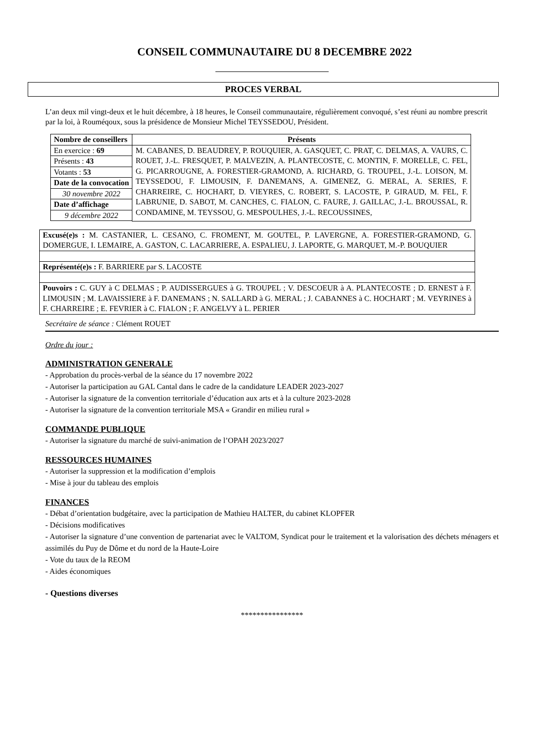CONSEIL COMMUNAUTAIRE DU 8 DECEMBRE 2022
PROCES VERBAL
L’an deux mil vingt-deux et le huit décembre, à 18 heures, le Conseil communautaire, régulièrement convoqué, s’est réuni au nombre prescrit par la loi, à Rouméqoux, sous la présidence de Monsieur Michel TEYSSEDOU, Président.
| Nombre de conseillers | Présents |
| --- | --- |
| En exercice : 69 | M. CABANES, D. BEAUDREY, P. ROUQUIER, A. GASQUET, C. PRAT, C. DELMAS, A. VAURS, C. ROUET, J.-L. FRESQUET, P. MALVEZIN, A. PLANTECOSTE, C. MONTIN, F. MORELLE, C. FEL, G. PICARROUGNE, A. FORESTIER-GRAMOND, A. RICHARD, G. TROUPEL, J.-L. LOISON, M. TEYSSEDOU, F. LIMOUSIN, F. DANEMANS, A. GIMENEZ, G. MERAL, A. SERIES, F. CHARREIRE, C. HOCHART, D. VIEYRES, C. ROBERT, S. LACOSTE, P. GIRAUD, M. FEL, F. LABRUNIE, D. SABOT, M. CANCHES, C. FIALON, C. FAURE, J. GAILLAC, J.-L. BROUSSAL, R. CONDAMINE, M. TEYSSOU, G. MESPOULHES, J.-L. RECOUSSINES, |
| Présents : 43 | |
| Votants : 53 | |
| Date de la convocation | |
| 30 novembre 2022 | |
| Date d’affichage | |
| 9 décembre 2022 | |
| Excusé(e)s : M. CASTANIER, L. CESANO, C. FROMENT, M. GOUTEL, P. LAVERGNE, A. FORESTIER-GRAMOND, G. DOMERGUE, I. LEMAIRE, A. GASTON, C. LACARRIERE, A. ESPALIEU, J. LAPORTE, G. MARQUET, M.-P. BOUQUIER |
| Représenté(e)s : F. BARRIERE par S. LACOSTE |
| Pouvoirs : C. GUY à C DELMAS ; P. AUDISSERGUES à G. TROUPEL ; V. DESCOEUR à A. PLANTECOSTE ; D. ERNEST à F. LIMOUSIN ; M. LAVAISSIERE à F. DANEMANS ; N. SALLARD à G. MERAL ; J. CABANNES à C. HOCHART ; M. VEYRINES à F. CHARREIRE ; E. FEVRIER à C. FIALON ; F. ANGELVY à L. PERIER |
Secrétaire de séance : Clément ROUET
Ordre du jour :
ADMINISTRATION GENERALE
- Approbation du procès-verbal de la séance du 17 novembre 2022
- Autoriser la participation au GAL Cantal dans le cadre de la candidature LEADER 2023-2027
- Autoriser la signature de la convention territoriale d’éducation aux arts et à la culture 2023-2028
- Autoriser la signature de la convention territoriale MSA « Grandir en milieu rural »
COMMANDE PUBLIQUE
- Autoriser la signature du marché de suivi-animation de l’OPAH 2023/2027
RESSOURCES HUMAINES
- Autoriser la suppression et la modification d’emplois
- Mise à jour du tableau des emplois
FINANCES
- Débat d’orientation budgétaire, avec la participation de Mathieu HALTER, du cabinet KLOPFER
- Décisions modificatives
- Autoriser la signature d’une convention de partenariat avec le VALTOM, Syndicat pour le traitement et la valorisation des déchets ménagers et assimilés du Puy de Dôme et du nord de la Haute-Loire
- Vote du taux de la REOM
- Aides économiques
- Questions diverses
****************